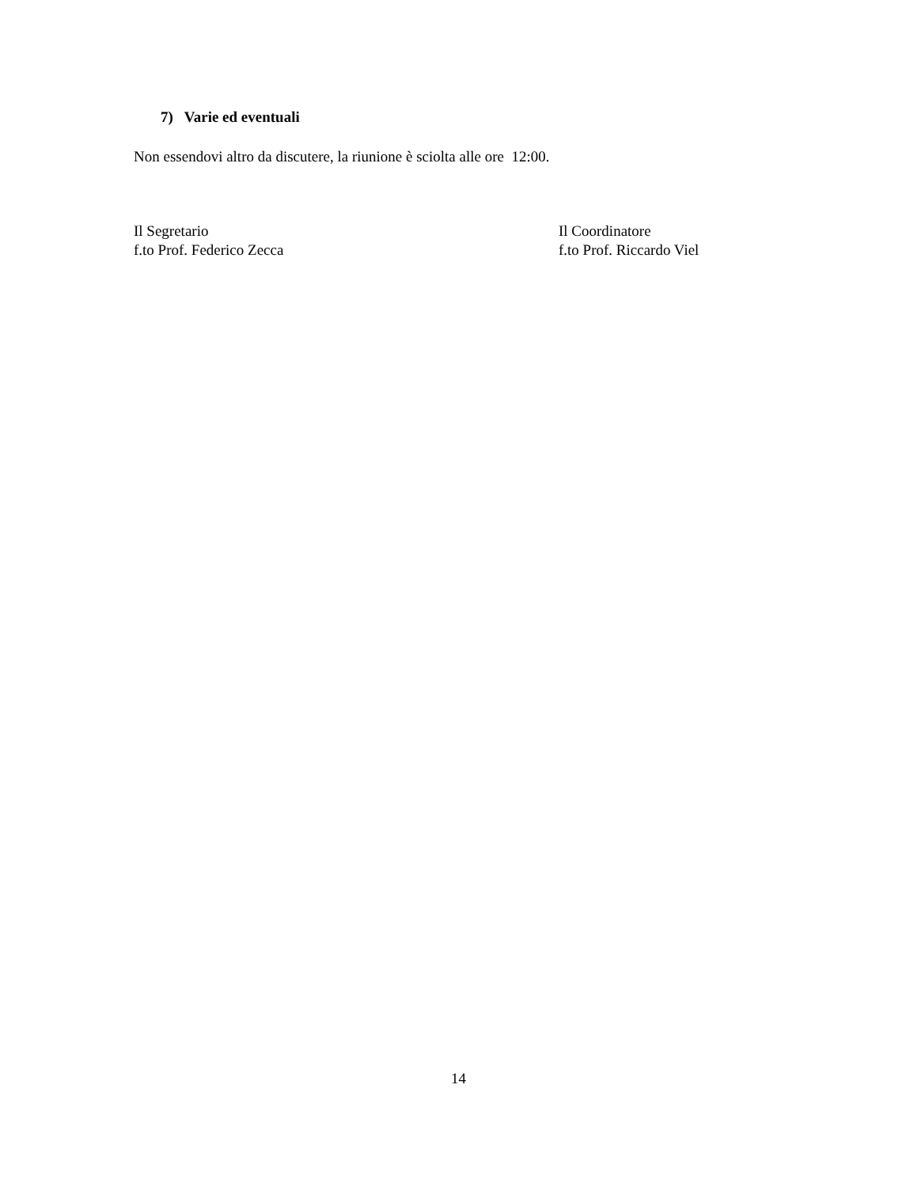7) Varie ed eventuali
Non essendovi altro da discutere, la riunione è sciolta alle ore 12:00.
Il Segretario
f.to Prof. Federico Zecca
Il Coordinatore
f.to Prof. Riccardo Viel
14